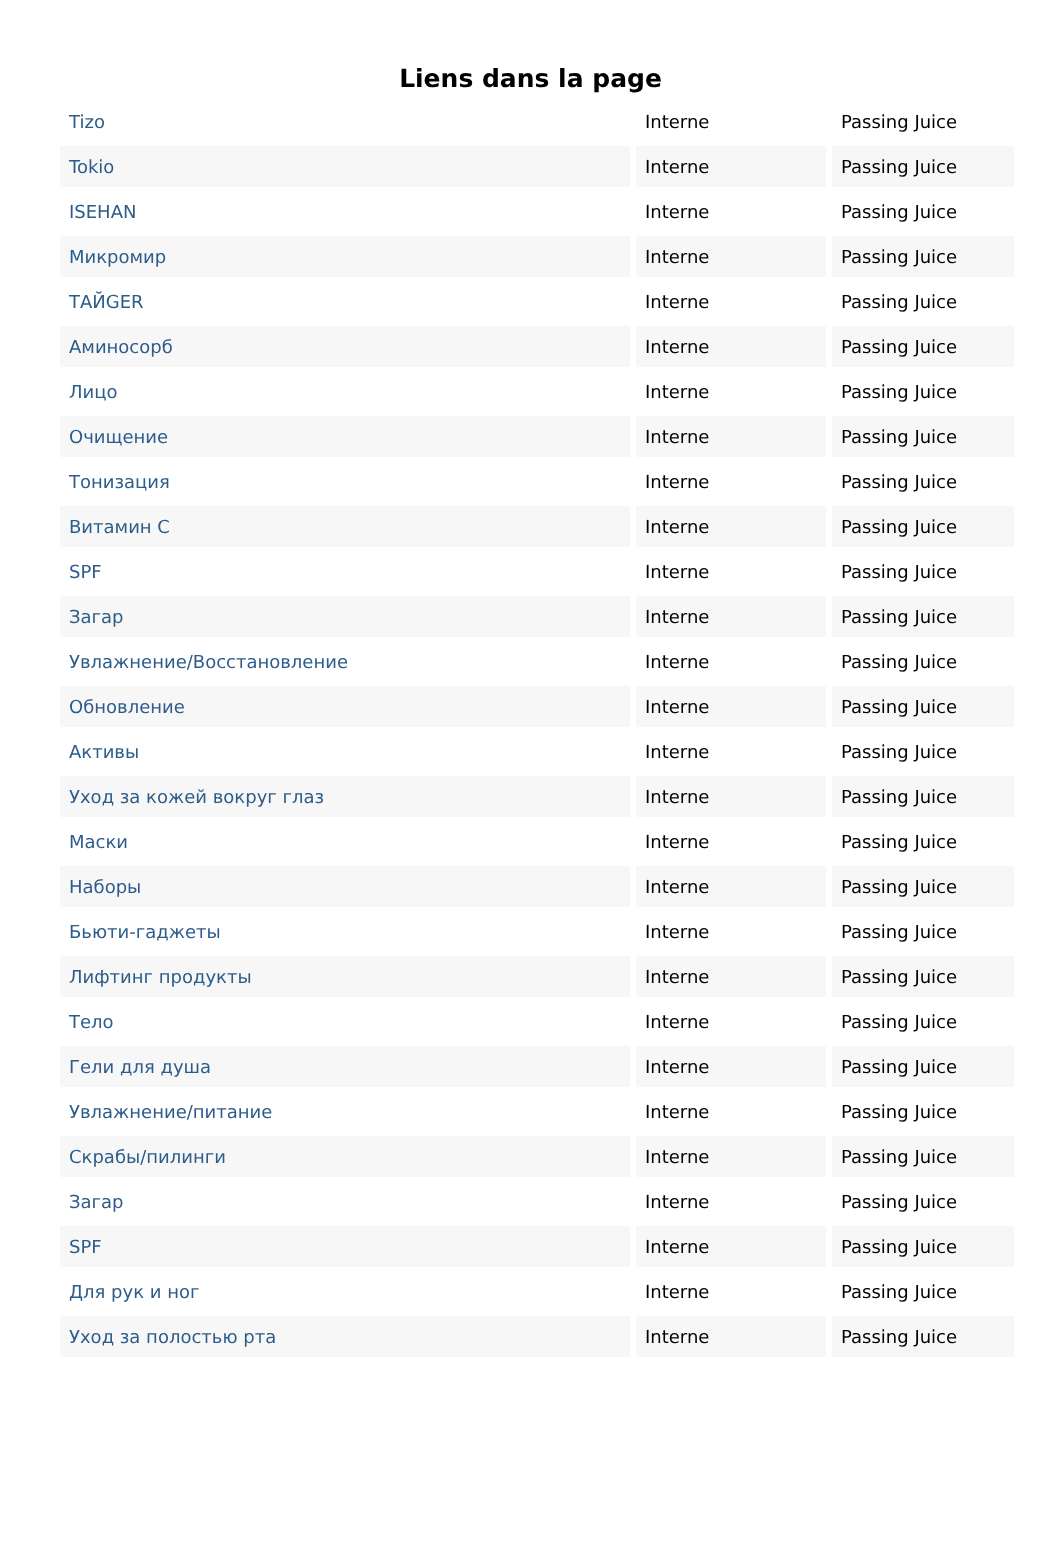Liens dans la page
| Tizo | Interne | Passing Juice |
| Tokio | Interne | Passing Juice |
| ISEHAN | Interne | Passing Juice |
| Микромир | Interne | Passing Juice |
| ТАЙGER | Interne | Passing Juice |
| Аминосорб | Interne | Passing Juice |
| Лицо | Interne | Passing Juice |
| Очищение | Interne | Passing Juice |
| Тонизация | Interne | Passing Juice |
| Витамин С | Interne | Passing Juice |
| SPF | Interne | Passing Juice |
| Загар | Interne | Passing Juice |
| Увлажнение/Восстановление | Interne | Passing Juice |
| Обновление | Interne | Passing Juice |
| Активы | Interne | Passing Juice |
| Уход за кожей вокруг глаз | Interne | Passing Juice |
| Маски | Interne | Passing Juice |
| Наборы | Interne | Passing Juice |
| Бьюти-гаджеты | Interne | Passing Juice |
| Лифтинг продукты | Interne | Passing Juice |
| Тело | Interne | Passing Juice |
| Гели для душа | Interne | Passing Juice |
| Увлажнение/питание | Interne | Passing Juice |
| Скрабы/пилинги | Interne | Passing Juice |
| Загар | Interne | Passing Juice |
| SPF | Interne | Passing Juice |
| Для рук и ног | Interne | Passing Juice |
| Уход за полостью рта | Interne | Passing Juice |